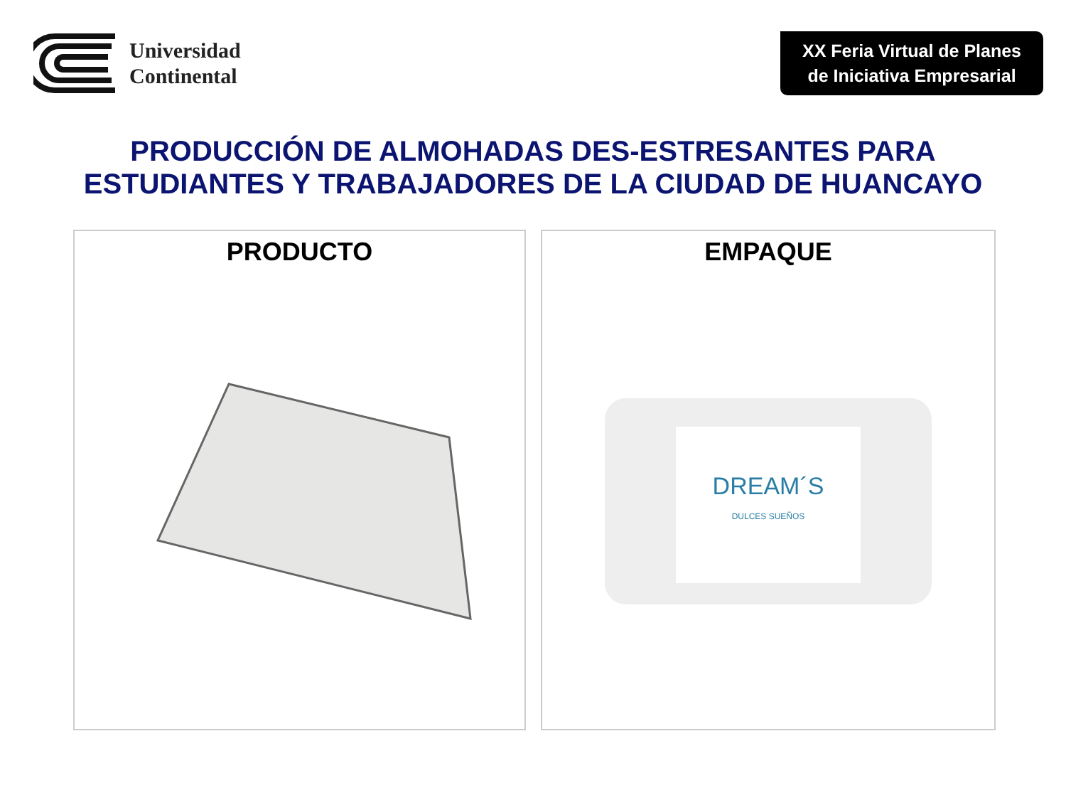Universidad
Continental
XX Feria Virtual de Planes de Iniciativa Empresarial
PRODUCCIÓN DE ALMOHADAS DES-ESTRESANTES PARA
ESTUDIANTES Y TRABAJADORES DE LA CIUDAD DE HUANCAYO
PRODUCTO EMPAQUE
DREAM´S
DULCES SUEÑOS